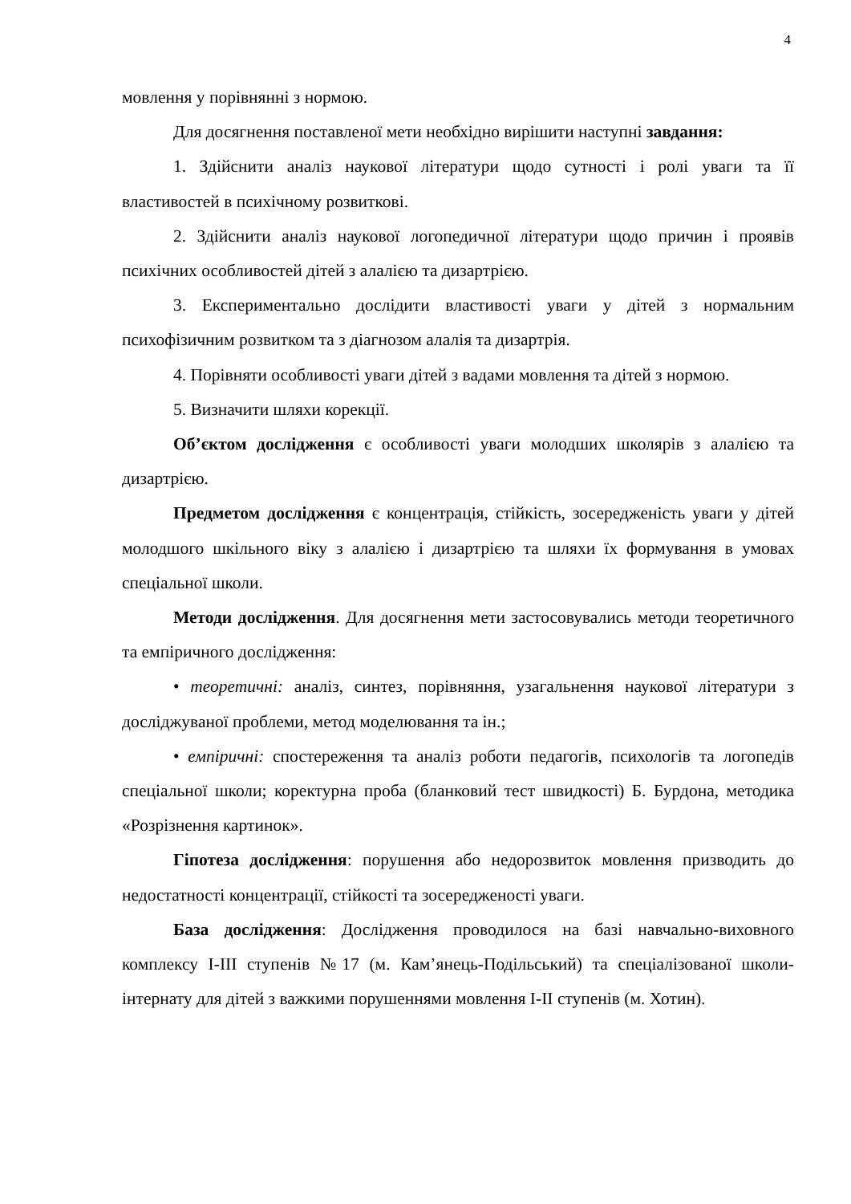4
мовлення у порівнянні з нормою.
Для досягнення поставленої мети необхідно вирішити наступні завдання:
1. Здійснити аналіз наукової літератури щодо сутності і ролі уваги та її властивостей в психічному розвиткові.
2. Здійснити аналіз наукової логопедичної літератури щодо причин і проявів психічних особливостей дітей з алалією та дизартрією.
3. Експериментально дослідити властивості уваги у дітей з нормальним психофізичним розвитком та з діагнозом алалія та дизартрія.
4. Порівняти особливості уваги дітей з вадами мовлення та дітей з нормою.
5. Визначити шляхи корекції.
Об’єктом дослідження є особливості уваги молодших школярів з алалією та дизартрією.
Предметом дослідження є концентрація, стійкість, зосередженість уваги у дітей молодшого шкільного віку з алалією і дизартрією та шляхи їх формування в умовах спеціальної школи.
Методи дослідження. Для досягнення мети застосовувались методи теоретичного та емпіричного дослідження:
• теоретичні: аналіз, синтез, порівняння, узагальнення наукової літератури з досліджуваної проблеми, метод моделювання та ін.;
• емпіричні: спостереження та аналіз роботи педагогів, психологів та логопедів спеціальної школи; коректурна проба (бланковий тест швидкості) Б. Бурдона, методика «Розрізнення картинок».
Гіпотеза дослідження: порушення або недорозвиток мовлення призводить до недостатності концентрації, стійкості та зосередженості уваги.
База дослідження: Дослідження проводилося на базі навчально-виховного комплексу І-ІІІ ступенів №17 (м. Кам’янець-Подільський) та спеціалізованої школи-інтернату для дітей з важкими порушеннями мовлення І-ІІ ступенів (м. Хотин).